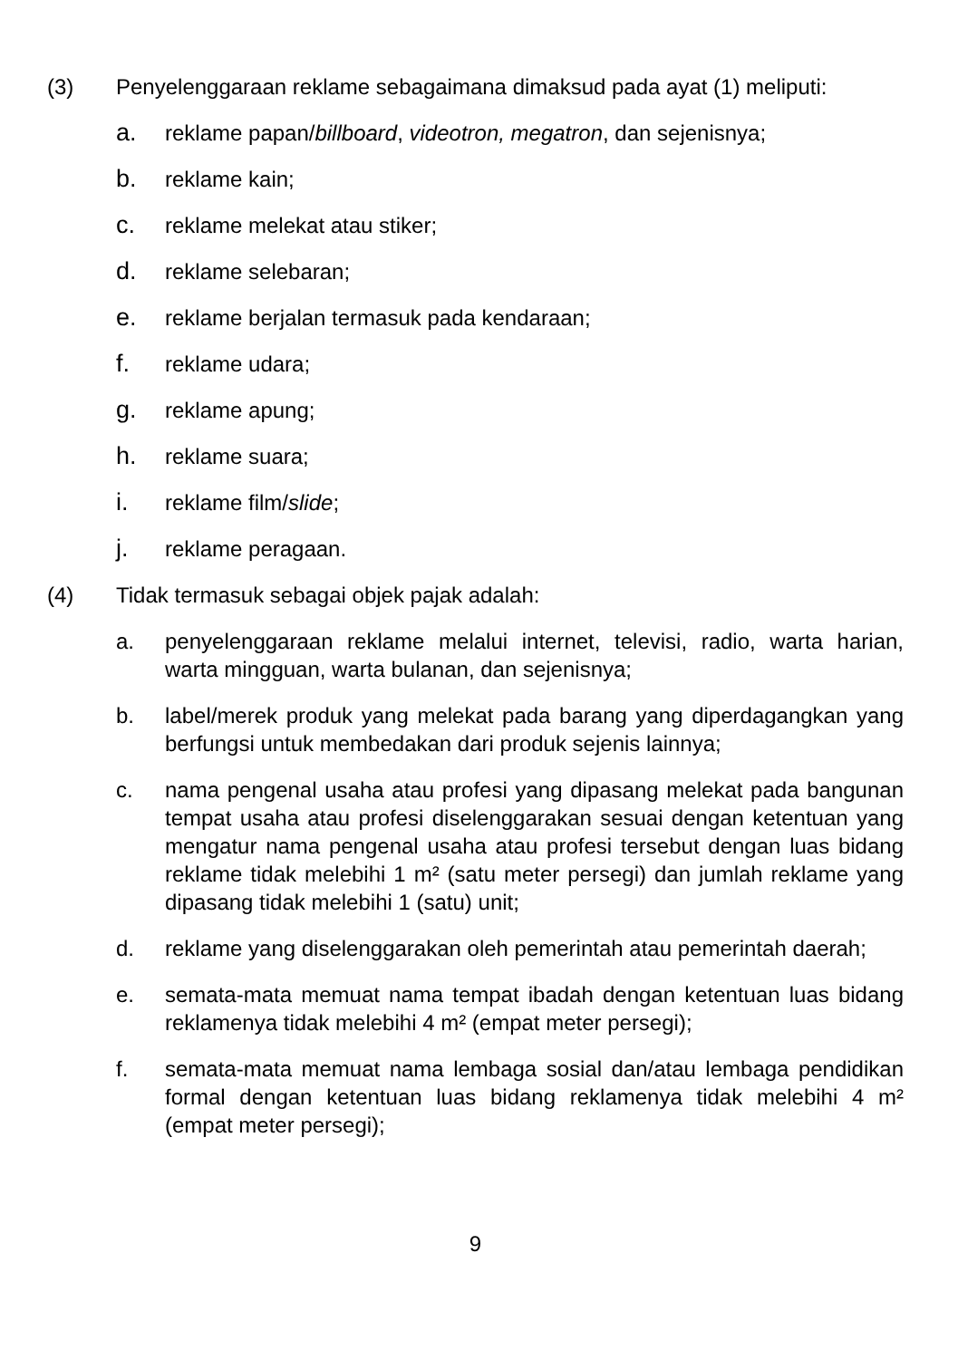(3) Penyelenggaraan reklame sebagaimana dimaksud pada ayat (1) meliputi:
a. reklame papan/billboard, videotron, megatron, dan sejenisnya;
b. reklame kain;
c. reklame melekat atau stiker;
d. reklame selebaran;
e. reklame berjalan termasuk pada kendaraan;
f. reklame udara;
g. reklame apung;
h. reklame suara;
i. reklame film/slide;
j. reklame peragaan.
(4) Tidak termasuk sebagai objek pajak adalah:
a. penyelenggaraan reklame melalui internet, televisi, radio, warta harian, warta mingguan, warta bulanan, dan sejenisnya;
b. label/merek produk yang melekat pada barang yang diperdagangkan yang berfungsi untuk membedakan dari produk sejenis lainnya;
c. nama pengenal usaha atau profesi yang dipasang melekat pada bangunan tempat usaha atau profesi diselenggarakan sesuai dengan ketentuan yang mengatur nama pengenal usaha atau profesi tersebut dengan luas bidang reklame tidak melebihi 1 m² (satu meter persegi) dan jumlah reklame yang dipasang tidak melebihi 1 (satu) unit;
d. reklame yang diselenggarakan oleh pemerintah atau pemerintah daerah;
e. semata-mata memuat nama tempat ibadah dengan ketentuan luas bidang reklamenya tidak melebihi 4 m² (empat meter persegi);
f. semata-mata memuat nama lembaga sosial dan/atau lembaga pendidikan formal dengan ketentuan luas bidang reklamenya tidak melebihi 4 m² (empat meter persegi);
9